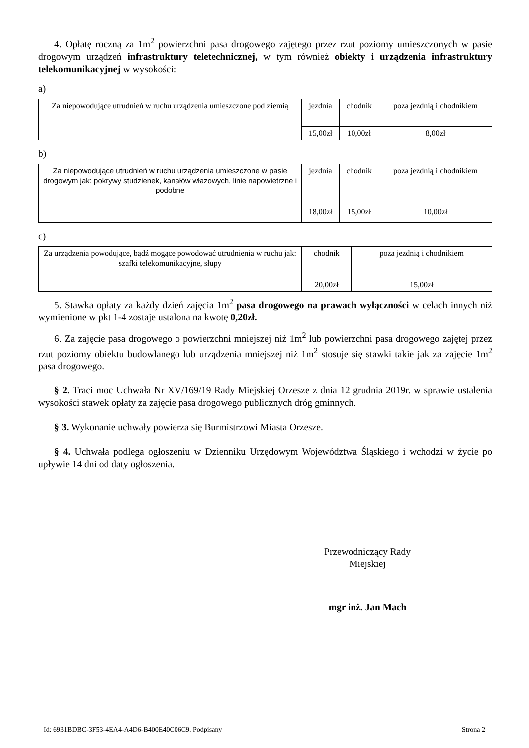4. Opłatę roczną za 1m<sup>2</sup> powierzchni pasa drogowego zajętego przez rzut poziomy umieszczonych w pasie drogowym urządzeń infrastruktury teletechnicznej, w tym również obiekty i urządzenia infrastruktury telekomunikacyjnej w wysokości:
a)
| Za niepowodujące utrudnień w ruchu urządzenia umieszczone pod ziemią | jezdnia | chodnik | poza jezdnią i chodnikiem |
| | 15,00zł | 10,00zł | 8,00zł |
b)
| Za niepowodujące utrudnień w ruchu urządzenia umieszczone w pasie drogowym jak: pokrywy studzienek, kanałów włazowych, linie napowietrzne i podobne | jezdnia | chodnik | poza jezdnią i chodnikiem |
| | 18,00zł | 15,00zł | 10,00zł |
c)
| Za urządzenia powodujące, bądź mogące powodować utrudnienia w ruchu jak: szafki telekomunikacyjne, słupy | chodnik | poza jezdnią i chodnikiem |
| | 20,00zł | 15,00zł |
5. Stawka opłaty za każdy dzień zajęcia 1m<sup>2</sup> pasa drogowego na prawach wyłączności w celach innych niż wymienione w pkt 1-4 zostaje ustalona na kwotę 0,20zł.
6. Za zajęcie pasa drogowego o powierzchni mniejszej niż 1m<sup>2</sup> lub powierzchni pasa drogowego zajętej przez rzut poziomy obiektu budowlanego lub urządzenia mniejszej niż 1m<sup>2</sup> stosuje się stawki takie jak za zajęcie 1m<sup>2</sup> pasa drogowego.
§ 2. Traci moc Uchwała Nr XV/169/19 Rady Miejskiej Orzesze z dnia 12 grudnia 2019r. w sprawie ustalenia wysokości stawek opłaty za zajęcie pasa drogowego publicznych dróg gminnych.
§ 3. Wykonanie uchwały powierza się Burmistrzowi Miasta Orzesze.
§ 4. Uchwała podlega ogłoszeniu w Dzienniku Urzędowym Województwa Śląskiego i wchodzi w życie po upływie 14 dni od daty ogłoszenia.
Przewodniczący Rady
Miejskiej
mgr inż. Jan Mach
Id: 6931BDBC-3F53-4EA4-A4D6-B400E40C06C9. Podpisany Strona 2